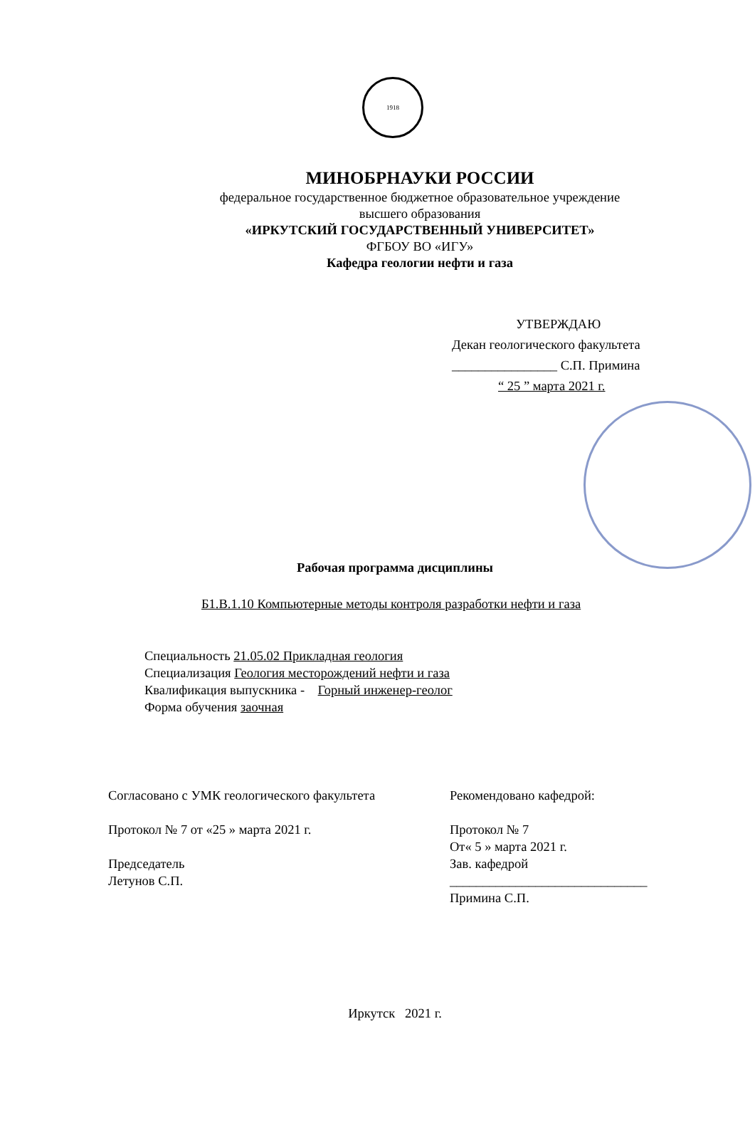1918
МИНОБРНАУКИ РОССИИ
федеральное государственное бюджетное образовательное учреждение
высшего образования
«ИРКУТСКИЙ ГОСУДАРСТВЕННЫЙ УНИВЕРСИТЕТ»
ФГБОУ ВО «ИГУ»
Кафедра геологии нефти и газа
УТВЕРЖДАЮ
Декан геологического факультета
________________ С.П. Примина
“ 25 ” марта 2021 г.
Рабочая программа дисциплины
Б1.В.1.10 Компьютерные методы контроля разработки нефти и газа
Специальность 21.05.02 Прикладная геология
Специализация Геология месторождений нефти и газа
Квалификация выпускника - Горный инженер-геолог
Форма обучения заочная
Согласовано с УМК геологического факультета
Протокол № 7 от «25 » марта 2021 г.
Председатель
Летунов С.П.
Рекомендовано кафедрой:
Протокол № 7
От« 5 » марта 2021 г.
Зав. кафедрой
______________________________
Примина С.П.
Иркутск 2021 г.